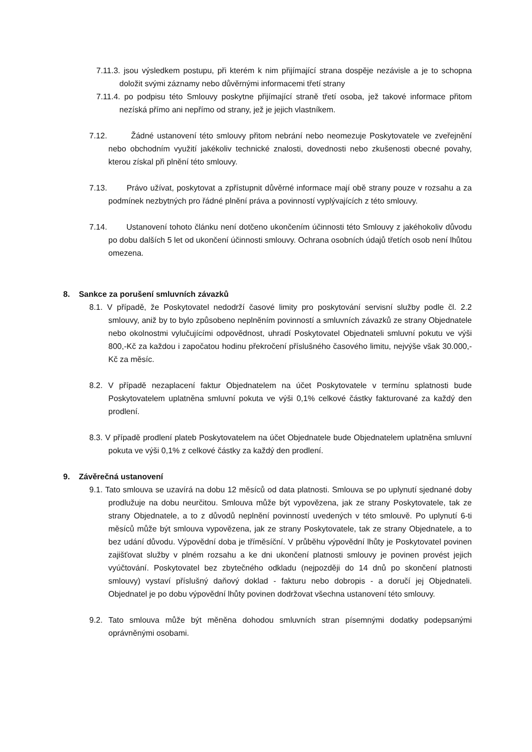7.11.3. jsou výsledkem postupu, při kterém k nim přijímající strana dospěje nezávisle a je to schopna doložit svými záznamy nebo důvěrnými informacemi třetí strany
7.11.4. po podpisu této Smlouvy poskytne přijímající straně třetí osoba, jež takové informace přitom nezíská přímo ani nepřímo od strany, jež je jejich vlastníkem.
7.12. Žádné ustanovení této smlouvy přitom nebrání nebo neomezuje Poskytovatele ve zveřejnění nebo obchodním využití jakékoliv technické znalosti, dovednosti nebo zkušenosti obecné povahy, kterou získal při plnění této smlouvy.
7.13. Právo užívat, poskytovat a zpřístupnit důvěrné informace mají obě strany pouze v rozsahu a za podmínek nezbytných pro řádné plnění práva a povinností vyplývajících z této smlouvy.
7.14. Ustanovení tohoto článku není dotčeno ukončením účinnosti této Smlouvy z jakéhokoliv důvodu po dobu dalších 5 let od ukončení účinnosti smlouvy. Ochrana osobních údajů třetích osob není lhůtou omezena.
8. Sankce za porušení smluvních závazků
8.1. V případě, že Poskytovatel nedodrží časové limity pro poskytování servisní služby podle čl. 2.2 smlouvy, aniž by to bylo způsobeno neplněním povinností a smluvních závazků ze strany Objednatele nebo okolnostmi vylučujícími odpovědnost, uhradí Poskytovatel Objednateli smluvní pokutu ve výši 800,-Kč za každou i započatou hodinu překročení příslušného časového limitu, nejvýše však 30.000,-Kč za měsíc.
8.2. V případě nezaplacení faktur Objednatelem na účet Poskytovatele v termínu splatnosti bude Poskytovatelem uplatněna smluvní pokuta ve výši 0,1% celkové částky fakturované za každý den prodlení.
8.3. V případě prodlení plateb Poskytovatelem na účet Objednatele bude Objednatelem uplatněna smluvní pokuta ve výši 0,1% z celkové částky za každý den prodlení.
9. Závěrečná ustanovení
9.1. Tato smlouva se uzavírá na dobu 12 měsíců od data platnosti. Smlouva se po uplynutí sjednané doby prodlužuje na dobu neurčitou. Smlouva může být vypovězena, jak ze strany Poskytovatele, tak ze strany Objednatele, a to z důvodů neplnění povinností uvedených v této smlouvě. Po uplynutí 6-ti měsíců může být smlouva vypovězena, jak ze strany Poskytovatele, tak ze strany Objednatele, a to bez udání důvodu. Výpovědní doba je tříměsíční. V průběhu výpovědní lhůty je Poskytovatel povinen zajišťovat služby v plném rozsahu a ke dni ukončení platnosti smlouvy je povinen provést jejich vyúčtování. Poskytovatel bez zbytečného odkladu (nejpozději do 14 dnů po skončení platnosti smlouvy) vystaví příslušný daňový doklad - fakturu nebo dobropis - a doručí jej Objednateli. Objednatel je po dobu výpovědní lhůty povinen dodržovat všechna ustanovení této smlouvy.
9.2. Tato smlouva může být měněna dohodou smluvních stran písemnými dodatky podepsanými oprávněnými osobami.